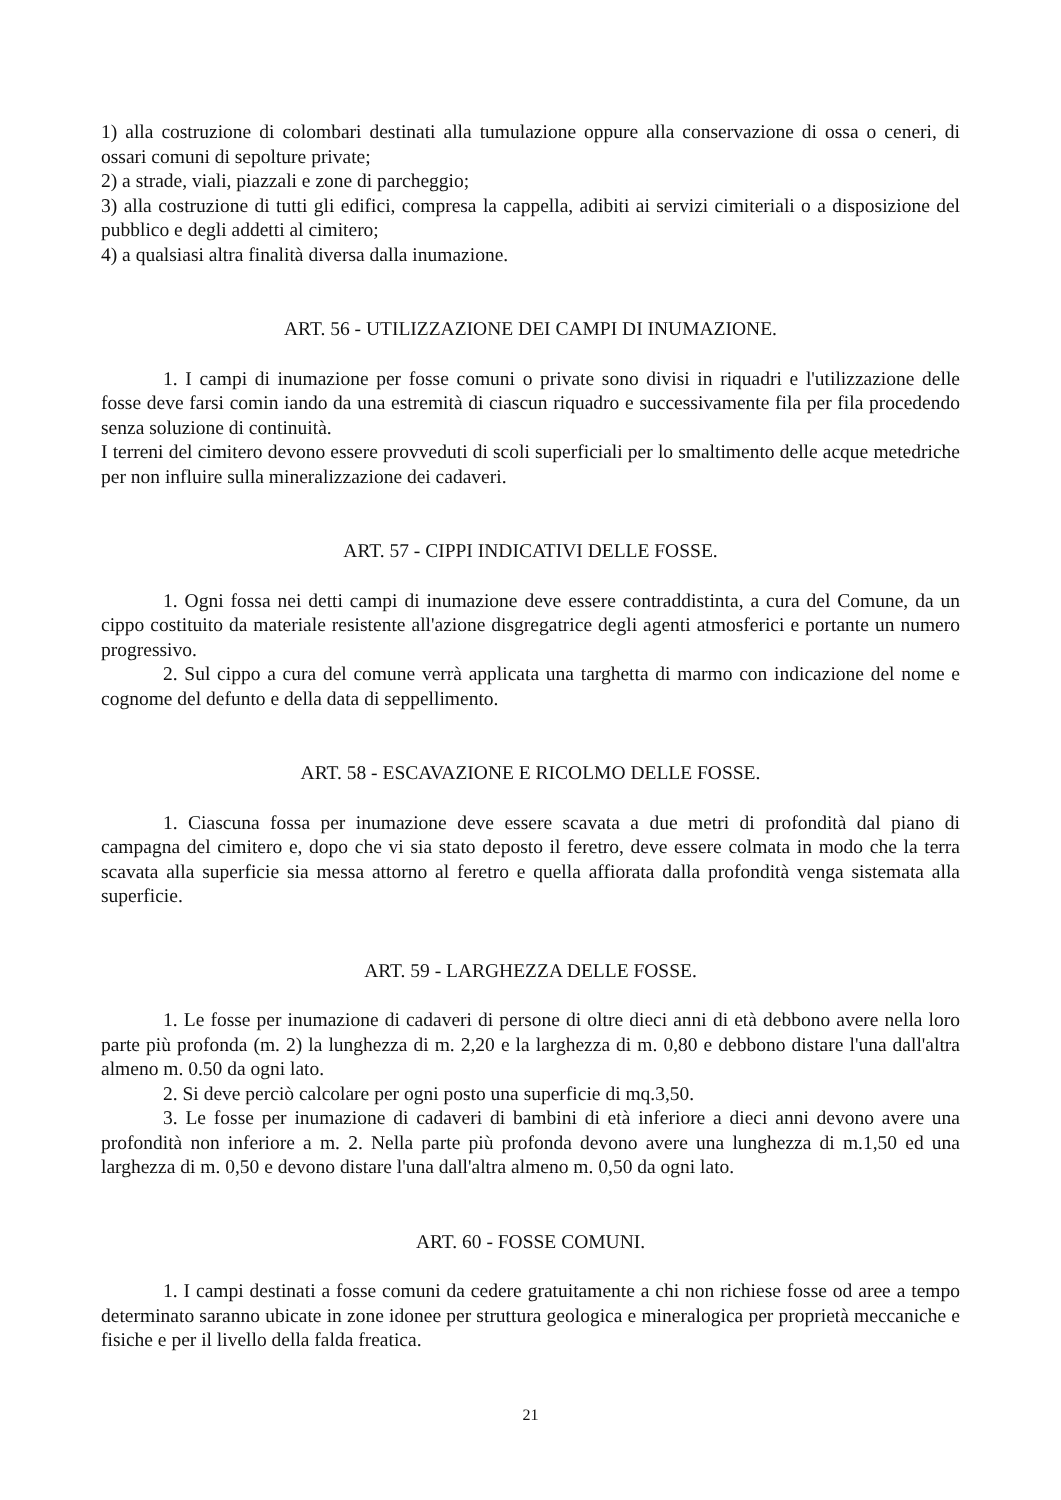1) alla costruzione di colombari destinati alla tumulazione oppure alla conservazione di ossa o ceneri, di ossari comuni di sepolture private;
2) a strade, viali, piazzali e zone di parcheggio;
3) alla costruzione di tutti gli edifici, compresa la cappella, adibiti ai servizi cimiteriali o a disposizione del pubblico e degli addetti al cimitero;
4) a qualsiasi altra finalità diversa dalla inumazione.
ART. 56 - UTILIZZAZIONE DEI CAMPI DI INUMAZIONE.
1. I campi di inumazione per fosse comuni o private sono divisi in riquadri e l'utilizzazione delle fosse deve farsi comin iando da una estremità di ciascun riquadro e successivamente fila per fila procedendo senza soluzione di continuità.
I terreni del cimitero devono essere provveduti di scoli superficiali per lo smaltimento delle acque metedriche per non influire sulla mineralizzazione dei cadaveri.
ART. 57 - CIPPI INDICATIVI DELLE FOSSE.
1. Ogni fossa nei detti campi di inumazione deve essere contraddistinta, a cura del Comune, da un cippo costituito da materiale resistente all'azione disgregatrice degli agenti atmosferici e portante un numero progressivo.
2. Sul cippo a cura del comune verrà applicata una targhetta di marmo con indicazione del nome e cognome del defunto e della data di seppellimento.
ART. 58 - ESCAVAZIONE E RICOLMO DELLE FOSSE.
1. Ciascuna fossa per inumazione deve essere scavata a due metri di profondità dal piano di campagna del cimitero e, dopo che vi sia stato deposto il feretro, deve essere colmata in modo che la terra scavata alla superficie sia messa attorno al feretro e quella affiorata dalla profondità venga sistemata alla superficie.
ART. 59 - LARGHEZZA DELLE FOSSE.
1. Le fosse per inumazione di cadaveri di persone di oltre dieci anni di età debbono avere nella loro parte più profonda (m. 2) la lunghezza di m. 2,20 e la larghezza di m. 0,80 e debbono distare l'una dall'altra almeno m. 0.50 da ogni lato.
2. Si deve perciò calcolare per ogni posto una superficie di mq.3,50.
3. Le fosse per inumazione di cadaveri di bambini di età inferiore a dieci anni devono avere una profondità non inferiore a m. 2. Nella parte più profonda devono avere una lunghezza di m.1,50 ed una larghezza di m. 0,50 e devono distare l'una dall'altra almeno m. 0,50 da ogni lato.
ART. 60 - FOSSE COMUNI.
1. I campi destinati a fosse comuni da cedere gratuitamente a chi non richiese fosse od aree a tempo determinato saranno ubicate in zone idonee per struttura geologica e mineralogica per proprietà meccaniche e fisiche e per il livello della falda freatica.
21